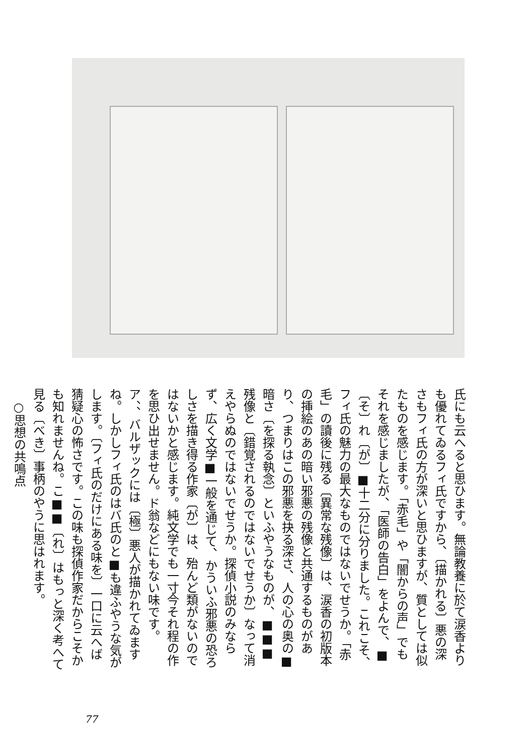氏にも云へると思ひます。無論教養に於て涙香よりも優れてゐるフィ氏ですから、〔描かれる〕悪の深さもフィ氏の方が深いと思ひますが、質としては似たものを感じます。「赤毛」や「闇からの声」でもそれを感じましたが、「医師の告白」をよんで、■〔そ〕れ〔が〕■十二分に分りました。これこそ、フィ氏の魅力の最大なものではないでせうか。「赤毛」の讀後に残る〔異常な残像〕は、涙香の初版本の挿絵のあの暗い邪悪の残像と共通するものがあり、つまりはこの邪悪を抉る深さ、人の心の奥の■暗さ〔を探る執念〕といふやうなものが、■■■残像と〔錯覚されるのではないでせうか〕なって消えやらぬのではないでせうか。探偵小説のみならず、広く文学■一般を通じて、かういふ邪悪の恐ろしさを描き得る作家〔が〕は、殆んど類がないのではないかと感じます。純文学でも一寸今それ程の作を思ひ出せません。ド翁などにもない味です。ア、、バルザックには〔極〕悪人が描かれてゐますね。しかしフィ氏のはバ氏のと■も違ふやうな気がします。〔フィ氏のだけにある味を〕一口に云へば猜疑心の怖さです。この味も探偵作家だからこそかも知れませんね。こ■■〔れ〕はもっと深く考へて見る〔べき〕事柄のやうに思はれます。
○思想の共鳴点
77